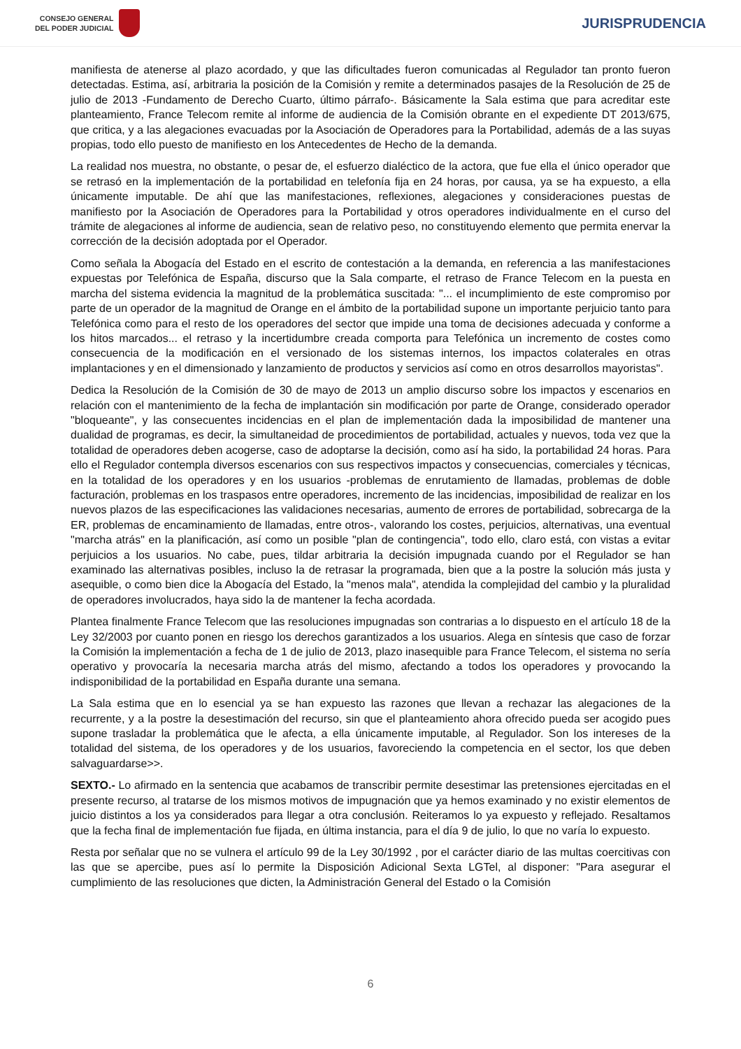CONSEJO GENERAL
DEL PODER JUDICIAL
JURISPRUDENCIA
manifiesta de atenerse al plazo acordado, y que las dificultades fueron comunicadas al Regulador tan pronto fueron detectadas. Estima, así, arbitraria la posición de la Comisión y remite a determinados pasajes de la Resolución de 25 de julio de 2013 -Fundamento de Derecho Cuarto, último párrafo-. Básicamente la Sala estima que para acreditar este planteamiento, France Telecom remite al informe de audiencia de la Comisión obrante en el expediente DT 2013/675, que critica, y a las alegaciones evacuadas por la Asociación de Operadores para la Portabilidad, además de a las suyas propias, todo ello puesto de manifiesto en los Antecedentes de Hecho de la demanda.
La realidad nos muestra, no obstante, o pesar de, el esfuerzo dialéctico de la actora, que fue ella el único operador que se retrasó en la implementación de la portabilidad en telefonía fija en 24 horas, por causa, ya se ha expuesto, a ella únicamente imputable. De ahí que las manifestaciones, reflexiones, alegaciones y consideraciones puestas de manifiesto por la Asociación de Operadores para la Portabilidad y otros operadores individualmente en el curso del trámite de alegaciones al informe de audiencia, sean de relativo peso, no constituyendo elemento que permita enervar la corrección de la decisión adoptada por el Operador.
Como señala la Abogacía del Estado en el escrito de contestación a la demanda, en referencia a las manifestaciones expuestas por Telefónica de España, discurso que la Sala comparte, el retraso de France Telecom en la puesta en marcha del sistema evidencia la magnitud de la problemática suscitada: "... el incumplimiento de este compromiso por parte de un operador de la magnitud de Orange en el ámbito de la portabilidad supone un importante perjuicio tanto para Telefónica como para el resto de los operadores del sector que impide una toma de decisiones adecuada y conforme a los hitos marcados... el retraso y la incertidumbre creada comporta para Telefónica un incremento de costes como consecuencia de la modificación en el versionado de los sistemas internos, los impactos colaterales en otras implantaciones y en el dimensionado y lanzamiento de productos y servicios así como en otros desarrollos mayoristas".
Dedica la Resolución de la Comisión de 30 de mayo de 2013 un amplio discurso sobre los impactos y escenarios en relación con el mantenimiento de la fecha de implantación sin modificación por parte de Orange, considerado operador "bloqueante", y las consecuentes incidencias en el plan de implementación dada la imposibilidad de mantener una dualidad de programas, es decir, la simultaneidad de procedimientos de portabilidad, actuales y nuevos, toda vez que la totalidad de operadores deben acogerse, caso de adoptarse la decisión, como así ha sido, la portabilidad 24 horas. Para ello el Regulador contempla diversos escenarios con sus respectivos impactos y consecuencias, comerciales y técnicas, en la totalidad de los operadores y en los usuarios -problemas de enrutamiento de llamadas, problemas de doble facturación, problemas en los traspasos entre operadores, incremento de las incidencias, imposibilidad de realizar en los nuevos plazos de las especificaciones las validaciones necesarias, aumento de errores de portabilidad, sobrecarga de la ER, problemas de encaminamiento de llamadas, entre otros-, valorando los costes, perjuicios, alternativas, una eventual "marcha atrás" en la planificación, así como un posible "plan de contingencia", todo ello, claro está, con vistas a evitar perjuicios a los usuarios. No cabe, pues, tildar arbitraria la decisión impugnada cuando por el Regulador se han examinado las alternativas posibles, incluso la de retrasar la programada, bien que a la postre la solución más justa y asequible, o como bien dice la Abogacía del Estado, la "menos mala", atendida la complejidad del cambio y la pluralidad de operadores involucrados, haya sido la de mantener la fecha acordada.
Plantea finalmente France Telecom que las resoluciones impugnadas son contrarias a lo dispuesto en el artículo 18 de la Ley 32/2003 por cuanto ponen en riesgo los derechos garantizados a los usuarios. Alega en síntesis que caso de forzar la Comisión la implementación a fecha de 1 de julio de 2013, plazo inasequible para France Telecom, el sistema no sería operativo y provocaría la necesaria marcha atrás del mismo, afectando a todos los operadores y provocando la indisponibilidad de la portabilidad en España durante una semana.
La Sala estima que en lo esencial ya se han expuesto las razones que llevan a rechazar las alegaciones de la recurrente, y a la postre la desestimación del recurso, sin que el planteamiento ahora ofrecido pueda ser acogido pues supone trasladar la problemática que le afecta, a ella únicamente imputable, al Regulador. Son los intereses de la totalidad del sistema, de los operadores y de los usuarios, favoreciendo la competencia en el sector, los que deben salvaguardarse>>.
SEXTO.- Lo afirmado en la sentencia que acabamos de transcribir permite desestimar las pretensiones ejercitadas en el presente recurso, al tratarse de los mismos motivos de impugnación que ya hemos examinado y no existir elementos de juicio distintos a los ya considerados para llegar a otra conclusión. Reiteramos lo ya expuesto y reflejado. Resaltamos que la fecha final de implementación fue fijada, en última instancia, para el día 9 de julio, lo que no varía lo expuesto.
Resta por señalar que no se vulnera el artículo 99 de la Ley 30/1992 , por el carácter diario de las multas coercitivas con las que se apercibe, pues así lo permite la Disposición Adicional Sexta LGTel, al disponer: "Para asegurar el cumplimiento de las resoluciones que dicten, la Administración General del Estado o la Comisión
6